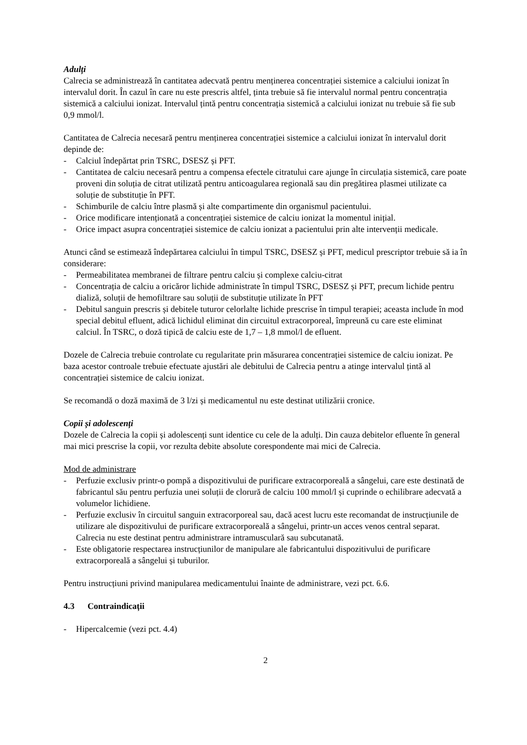Adulți
Calrecia se administrează în cantitatea adecvată pentru menținerea concentrației sistemice a calciului ionizat în intervalul dorit. În cazul în care nu este prescris altfel, ținta trebuie să fie intervalul normal pentru concentrația sistemică a calciului ionizat. Intervalul țintă pentru concentrația sistemică a calciului ionizat nu trebuie să fie sub 0,9 mmol/l.
Cantitatea de Calrecia necesară pentru menținerea concentrației sistemice a calciului ionizat în intervalul dorit depinde de:
- Calciul îndepărtat prin TSRC, DSESZ și PFT.
- Cantitatea de calciu necesară pentru a compensa efectele citratului care ajunge în circulația sistemică, care poate proveni din soluția de citrat utilizată pentru anticoagularea regională sau din pregătirea plasmei utilizate ca soluție de substituție în PFT.
- Schimburile de calciu între plasmă și alte compartimente din organismul pacientului.
- Orice modificare intenționată a concentrației sistemice de calciu ionizat la momentul inițial.
- Orice impact asupra concentrației sistemice de calciu ionizat a pacientului prin alte intervenții medicale.
Atunci când se estimează îndepărtarea calciului în timpul TSRC, DSESZ și PFT, medicul prescriptor trebuie să ia în considerare:
- Permeabilitatea membranei de filtrare pentru calciu și complexe calciu-citrat
- Concentrația de calciu a oricăror lichide administrate în timpul TSRC, DSESZ și PFT, precum lichide pentru dializă, soluții de hemofiltrare sau soluții de substituție utilizate în PFT
- Debitul sanguin prescris și debitele tuturor celorlalte lichide prescrise în timpul terapiei; aceasta include în mod special debitul efluent, adică lichidul eliminat din circuitul extracorporeal, împreună cu care este eliminat calciul. În TSRC, o doză tipică de calciu este de 1,7 – 1,8 mmol/l de efluent.
Dozele de Calrecia trebuie controlate cu regularitate prin măsurarea concentrației sistemice de calciu ionizat. Pe baza acestor controale trebuie efectuate ajustări ale debitului de Calrecia pentru a atinge intervalul țintă al concentrației sistemice de calciu ionizat.
Se recomandă o doză maximă de 3 l/zi și medicamentul nu este destinat utilizării cronice.
Copii și adolescenți
Dozele de Calrecia la copii și adolescenți sunt identice cu cele de la adulți. Din cauza debitelor efluente în general mai mici prescrise la copii, vor rezulta debite absolute corespondente mai mici de Calrecia.
Mod de administrare
- Perfuzie exclusiv printr-o pompă a dispozitivului de purificare extracorporeală a sângelui, care este destinată de fabricantul său pentru perfuzia unei soluții de clorură de calciu 100 mmol/l și cuprinde o echilibrare adecvată a volumelor lichidiene.
- Perfuzie exclusiv în circuitul sanguin extracorporeal sau, dacă acest lucru este recomandat de instrucțiunile de utilizare ale dispozitivului de purificare extracorporeală a sângelui, printr-un acces venos central separat. Calrecia nu este destinat pentru administrare intramusculară sau subcutanată.
- Este obligatorie respectarea instrucțiunilor de manipulare ale fabricantului dispozitivului de purificare extracorporeală a sângelui și tuburilor.
Pentru instrucțiuni privind manipularea medicamentului înainte de administrare, vezi pct. 6.6.
4.3 Contraindicații
- Hipercalcemie (vezi pct. 4.4)
2